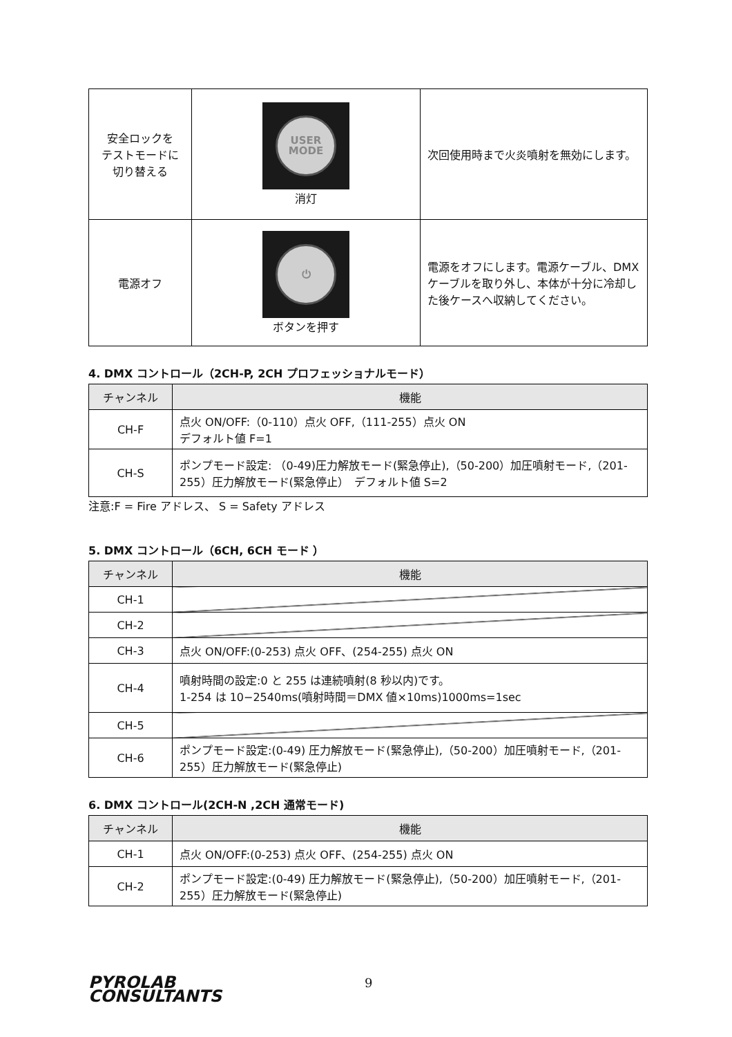| 安全ロックを テストモードに 切り替える | USER MODE 消灯 | 次回使用時まで火炎噴射を無効にします。 |
| 電源オフ | ⏻ ボタンを押す | 電源をオフにします。電源ケーブル、DMXケーブルを取り外し、本体が十分に冷却した後ケースへ収納してください。 |
4. DMX コントロール（2CH-P, 2CH プロフェッショナルモード）
| チャンネル | 機能 |
| --- | --- |
| CH-F | 点火 ON/OFF:（0-110）点火 OFF,（111-255）点火 ON デフォルト値 F=1 |
| CH-S | ポンプモード設定: （0-49)圧力解放モード(緊急停止),（50-200）加圧噴射モード,（201-255）圧力解放モード(緊急停止） デフォルト値 S=2 |
注意:F = Fire アドレス、 S = Safety アドレス
5. DMX コントロール（6CH, 6CH モード ）
| チャンネル | 機能 |
| --- | --- |
| CH-1 | |
| CH-2 | |
| CH-3 | 点火 ON/OFF:(0-253) 点火 OFF、(254-255) 点火 ON |
| CH-4 | 噴射時間の設定:0 と 255 は連続噴射(8 秒以内)です。 1-254 は 10−2540ms(噴射時間＝DMX 値×10ms)1000ms=1sec |
| CH-5 | |
| CH-6 | ポンプモード設定:(0-49) 圧力解放モード(緊急停止),（50-200）加圧噴射モード,（201-255）圧力解放モード(緊急停止) |
6. DMX コントロール(2CH-N ,2CH 通常モード)
| チャンネル | 機能 |
| --- | --- |
| CH-1 | 点火 ON/OFF:(0-253) 点火 OFF、(254-255) 点火 ON |
| CH-2 | ポンプモード設定:(0-49) 圧力解放モード(緊急停止),（50-200）加圧噴射モード,（201-255）圧力解放モード(緊急停止) |
PYROLAB
CONSULTANTS
9